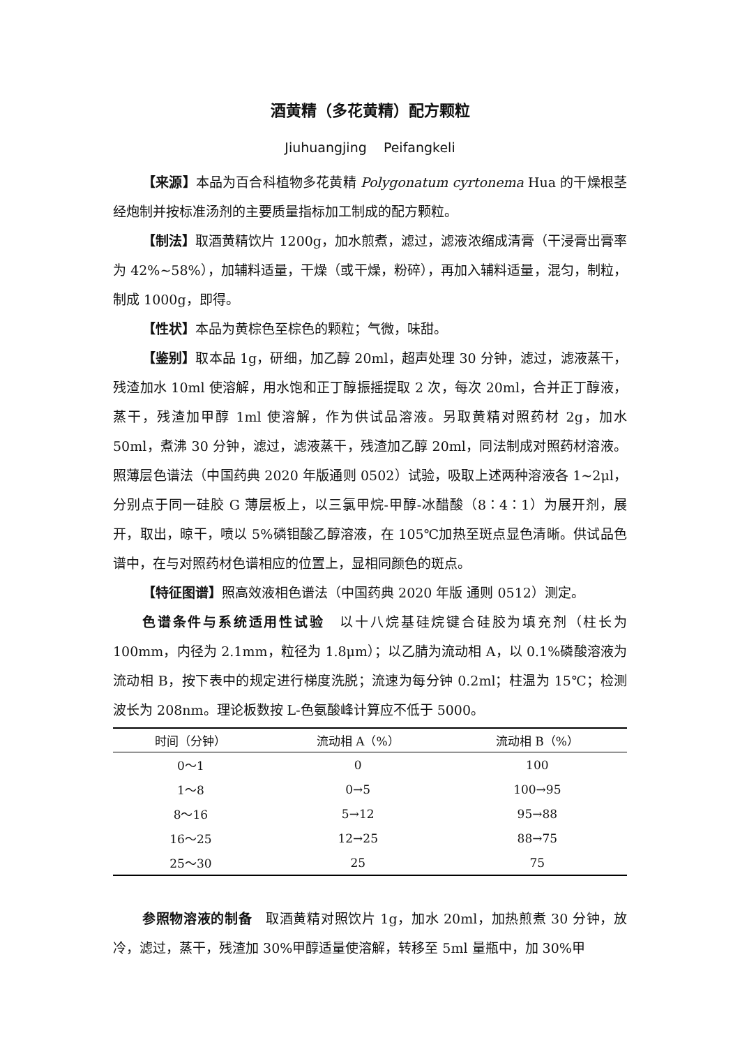酒黄精（多花黄精）配方颗粒
Jiuhuangjing Peifangkeli
【来源】本品为百合科植物多花黄精 Polygonatum cyrtonema Hua 的干燥根茎经炮制并按标准汤剂的主要质量指标加工制成的配方颗粒。
【制法】取酒黄精饮片 1200g，加水煎煮，滤过，滤液浓缩成清膏（干浸膏出膏率为 42%~58%），加辅料适量，干燥（或干燥，粉碎），再加入辅料适量，混匀，制粒，制成 1000g，即得。
【性状】本品为黄棕色至棕色的颗粒；气微，味甜。
【鉴别】取本品 1g，研细，加乙醇 20ml，超声处理 30 分钟，滤过，滤液蒸干，残渣加水 10ml 使溶解，用水饱和正丁醇振摇提取 2 次，每次 20ml，合并正丁醇液，蒸干，残渣加甲醇 1ml 使溶解，作为供试品溶液。另取黄精对照药材 2g，加水 50ml，煮沸 30 分钟，滤过，滤液蒸干，残渣加乙醇 20ml，同法制成对照药材溶液。照薄层色谱法（中国药典 2020 年版通则 0502）试验，吸取上述两种溶液各 1~2μl，分别点于同一硅胶 G 薄层板上，以三氯甲烷-甲醇-冰醋酸（8∶4∶1）为展开剂，展开，取出，晾干，喷以 5%磷钼酸乙醇溶液，在 105℃加热至斑点显色清晰。供试品色谱中，在与对照药材色谱相应的位置上，显相同颜色的斑点。
【特征图谱】照高效液相色谱法（中国药典 2020 年版 通则 0512）测定。
色谱条件与系统适用性试验　以十八烷基硅烷键合硅胶为填充剂（柱长为 100mm，内径为 2.1mm，粒径为 1.8μm）；以乙腈为流动相 A，以 0.1%磷酸溶液为流动相 B，按下表中的规定进行梯度洗脱；流速为每分钟 0.2ml；柱温为 15℃；检测波长为 208nm。理论板数按 L-色氨酸峰计算应不低于 5000。
| 时间（分钟） | 流动相 A（%） | 流动相 B（%） |
| --- | --- | --- |
| 0～1 | 0 | 100 |
| 1～8 | 0→5 | 100→95 |
| 8～16 | 5→12 | 95→88 |
| 16～25 | 12→25 | 88→75 |
| 25～30 | 25 | 75 |
参照物溶液的制备　取酒黄精对照饮片 1g，加水 20ml，加热煎煮 30 分钟，放冷，滤过，蒸干，残渣加 30%甲醇适量使溶解，转移至 5ml 量瓶中，加 30%甲